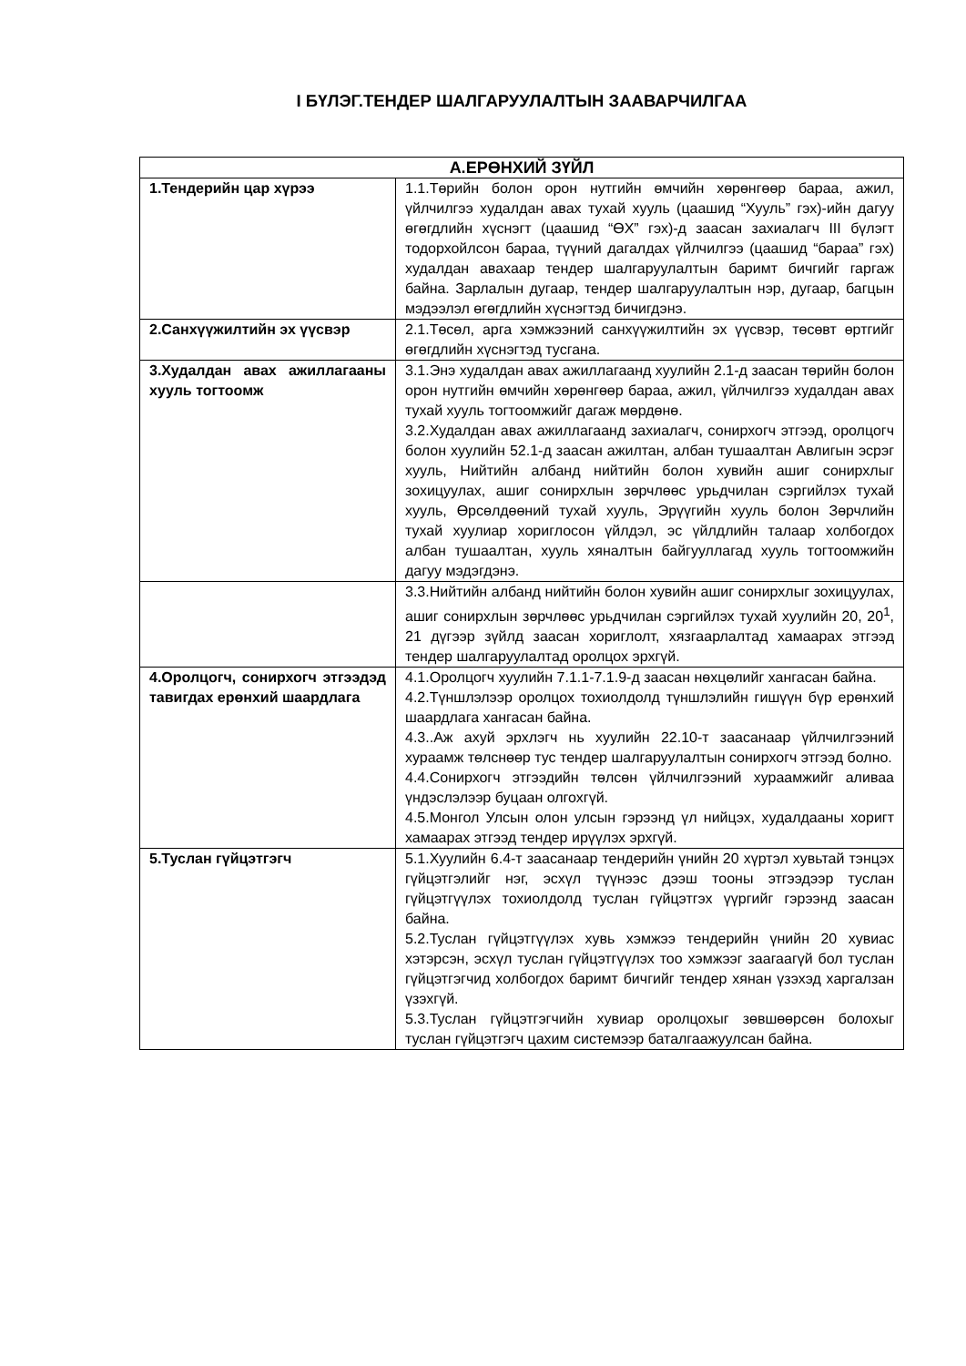I БҮЛЭГ.ТЕНДЕР ШАЛГАРУУЛАЛТЫН ЗААВАРЧИЛГАА
| А.ЕРӨНХИЙ ЗҮЙЛ | |
| --- | --- |
| 1.Тендерийн цар хүрээ | 1.1.Төрийн болон орон нутгийн өмчийн хөрөнгөөр бараа, ажил, үйлчилгээ худалдан авах тухай хууль (цаашид “Хууль” гэх)-ийн дагуу өгөгдлийн хүснэгт (цаашид “ӨХ” гэх)-д заасан захиалагч III бүлэгт тодорхойлсон бараа, түүний дагалдах үйлчилгээ (цаашид “бараа” гэх) худалдан авахаар тендер шалгаруулалтын баримт бичгийг гаргаж байна. Зарлалын дугаар, тендер шалгаруулалтын нэр, дугаар, багцын мэдээлэл өгөгдлийн хүснэгтэд бичигдэнэ. |
| 2.Санхүүжилтийн эх үүсвэр | 2.1.Төсөл, арга хэмжээний санхүүжилтийн эх үүсвэр, төсөвт өртгийг өгөгдлийн хүснэгтэд тусгана. |
| 3.Худалдан авах ажиллагааны хууль тогтоомж | 3.1.Энэ худалдан авах ажиллагаанд хуулийн 2.1-д заасан төрийн болон орон нутгийн өмчийн хөрөнгөөр бараа, ажил, үйлчилгээ худалдан авах тухай хууль тогтоомжийг дагаж мөрдөнө. 3.2.Худалдан авах ажиллагаанд захиалагч, сонирхогч этгээд, оролцогч болон хуулийн 52.1-д заасан ажилтан, албан тушаалтан Авлигын эсрэг хууль, Нийтийн албанд нийтийн болон хувийн ашиг сонирхлыг зохицуулах, ашиг сонирхлын зөрчлөөс урьдчилан сэргийлэх тухай хууль, Өрсөлдөөний тухай хууль, Эрүүгийн хууль болон Зөрчлийн тухай хуулиар хориглосон үйлдэл, эс үйлдлийн талаар холбогдох албан тушаалтан, хууль хяналтын байгууллагад хууль тогтоомжийн дагуу мэдэгдэнэ. |
| | 3.3.Нийтийн албанд нийтийн болон хувийн ашиг сонирхлыг зохицуулах, ашиг сонирхлын зөрчлөөс урьдчилан сэргийлэх тухай хуулийн 20, 20<sup>1</sup>, 21 дүгээр зүйлд заасан хориглолт, хязгаарлалтад хамаарах этгээд тендер шалгаруулалтад оролцох эрхгүй. |
| 4.Оролцогч, сонирхогч этгээдэд тавигдах ерөнхий шаардлага | 4.1.Оролцогч хуулийн 7.1.1-7.1.9-д заасан нөхцөлийг хангасан байна. 4.2.Түншлэлээр оролцох тохиолдолд түншлэлийн гишүүн бүр ерөнхий шаардлага хангасан байна. 4.3..Аж ахуй эрхлэгч нь хуулийн 22.10-т заасанаар үйлчилгээний хураамж төлснөөр тус тендер шалгаруулалтын сонирхогч этгээд болно. 4.4.Сонирхогч этгээдийн төлсөн үйлчилгээний хураамжийг аливаа үндэслэлээр буцаан олгохгүй. 4.5.Монгол Улсын олон улсын гэрээнд үл нийцэх, худалдааны хоригт хамаарах этгээд тендер ирүүлэх эрхгүй. |
| 5.Туслан гүйцэтгэгч | 5.1.Хуулийн 6.4-т заасанаар тендерийн үнийн 20 хүртэл хувьтай тэнцэх гүйцэтгэлийг нэг, эсхүл түүнээс дээш тооны этгээдээр туслан гүйцэтгүүлэх тохиолдолд туслан гүйцэтгэх үүргийг гэрээнд заасан байна. 5.2.Туслан гүйцэтгүүлэх хувь хэмжээ тендерийн үнийн 20 хувиас хэтэрсэн, эсхүл туслан гүйцэтгүүлэх тоо хэмжээг заагаагүй бол туслан гүйцэтгэгчид холбогдох баримт бичгийг тендер хянан үзэхэд харгалзан үзэхгүй. 5.3.Туслан гүйцэтгэгчийн хувиар оролцохыг зөвшөөрсөн болохыг туслан гүйцэтгэгч цахим системээр баталгаажуулсан байна. |